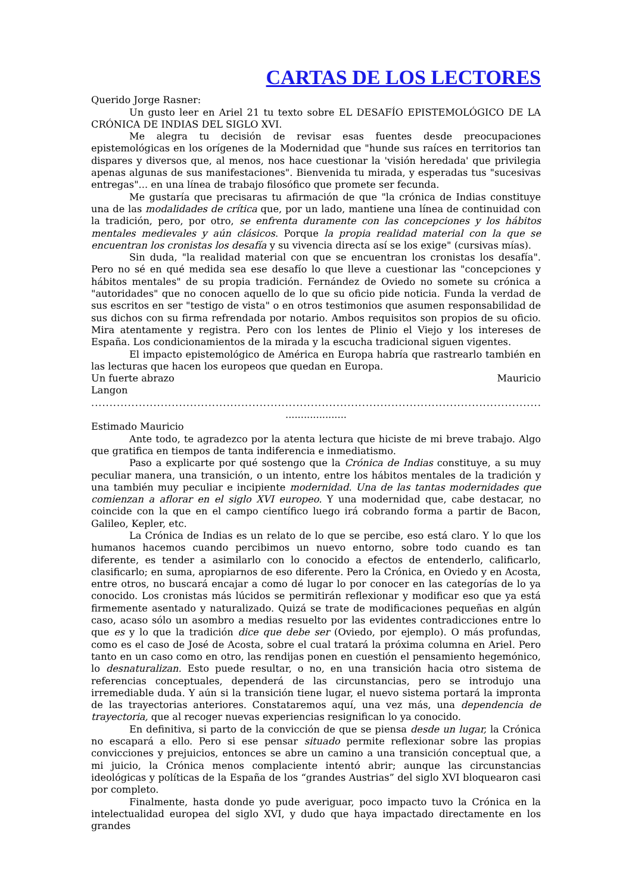CARTAS DE LOS LECTORES
Querido Jorge Rasner:
Un gusto leer en Ariel 21 tu texto sobre EL DESAFÍO EPISTEMOLÓGICO DE LA CRÓNICA DE INDIAS DEL SIGLO XVI.
Me alegra tu decisión de revisar esas fuentes desde preocupaciones epistemológicas en los orígenes de la Modernidad que "hunde sus raíces en territorios tan dispares y diversos que, al menos, nos hace cuestionar la 'visión heredada' que privilegia apenas algunas de sus manifestaciones". Bienvenida tu mirada, y esperadas tus "sucesivas entregas"... en una línea de trabajo filosófico que promete ser fecunda.
Me gustaría que precisaras tu afirmación de que "la crónica de Indias constituye una de las modalidades de crítica que, por un lado, mantiene una línea de continuidad con la tradición, pero, por otro, se enfrenta duramente con las concepciones y los hábitos mentales medievales y aún clásicos. Porque la propia realidad material con la que se encuentran los cronistas los desafía y su vivencia directa así se los exige" (cursivas mías).
Sin duda, "la realidad material con que se encuentran los cronistas los desafía". Pero no sé en qué medida sea ese desafío lo que lleve a cuestionar las "concepciones y hábitos mentales" de su propia tradición. Fernández de Oviedo no somete su crónica a "autoridades" que no conocen aquello de lo que su oficio pide noticia. Funda la verdad de sus escritos en ser "testigo de vista" o en otros testimonios que asumen responsabilidad de sus dichos con su firma refrendada por notario. Ambos requisitos son propios de su oficio. Mira atentamente y registra. Pero con los lentes de Plinio el Viejo y los intereses de España. Los condicionamientos de la mirada y la escucha tradicional siguen vigentes.
El impacto epistemológico de América en Europa habría que rastrearlo también en las lecturas que hacen los europeos que quedan en Europa.
Un fuerte abrazo Mauricio
Langon
..............................................................................................................................................................................
....................
Estimado Mauricio
Ante todo, te agradezco por la atenta lectura que hiciste de mi breve trabajo. Algo que gratifica en tiempos de tanta indiferencia e inmediatismo.
Paso a explicarte por qué sostengo que la Crónica de Indias constituye, a su muy peculiar manera, una transición, o un intento, entre los hábitos mentales de la tradición y una también muy peculiar e incipiente modernidad. Una de las tantas modernidades que comienzan a aflorar en el siglo XVI europeo. Y una modernidad que, cabe destacar, no coincide con la que en el campo científico luego irá cobrando forma a partir de Bacon, Galileo, Kepler, etc.
La Crónica de Indias es un relato de lo que se percibe, eso está claro. Y lo que los humanos hacemos cuando percibimos un nuevo entorno, sobre todo cuando es tan diferente, es tender a asimilarlo con lo conocido a efectos de entenderlo, calificarlo, clasificarlo; en suma, apropiarnos de eso diferente. Pero la Crónica, en Oviedo y en Acosta, entre otros, no buscará encajar a como dé lugar lo por conocer en las categorías de lo ya conocido. Los cronistas más lúcidos se permitirán reflexionar y modificar eso que ya está firmemente asentado y naturalizado. Quizá se trate de modificaciones pequeñas en algún caso, acaso sólo un asombro a medias resuelto por las evidentes contradicciones entre lo que es y lo que la tradición dice que debe ser (Oviedo, por ejemplo). O más profundas, como es el caso de José de Acosta, sobre el cual tratará la próxima columna en Ariel. Pero tanto en un caso como en otro, las rendijas ponen en cuestión el pensamiento hegemónico, lo desnaturalizan. Esto puede resultar, o no, en una transición hacia otro sistema de referencias conceptuales, dependerá de las circunstancias, pero se introdujo una irremediable duda. Y aún si la transición tiene lugar, el nuevo sistema portará la impronta de las trayectorias anteriores. Constataremos aquí, una vez más, una dependencia de trayectoria, que al recoger nuevas experiencias resignifican lo ya conocido.
En definitiva, si parto de la convicción de que se piensa desde un lugar, la Crónica no escapará a ello. Pero si ese pensar situado permite reflexionar sobre las propias convicciones y prejuicios, entonces se abre un camino a una transición conceptual que, a mi juicio, la Crónica menos complaciente intentó abrir; aunque las circunstancias ideológicas y políticas de la España de los “grandes Austrias” del siglo XVI bloquearon casi por completo.
Finalmente, hasta donde yo pude averiguar, poco impacto tuvo la Crónica en la intelectualidad europea del siglo XVI, y dudo que haya impactado directamente en los grandes